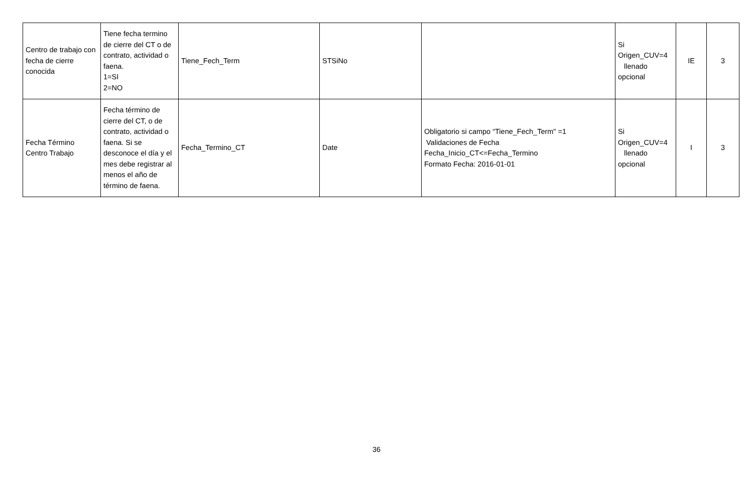| Centro de trabajo con fecha de cierre conocida | Tiene fecha termino de cierre del CT o de contrato, actividad o faena. 1=SI 2=NO | Tiene_Fech_Term | STSiNo | | Si Origen_CUV=4 llenado opcional | IE | 3 |
| Fecha Término Centro Trabajo | Fecha término de cierre del CT, o de contrato, actividad o faena. Si se desconoce el día y el mes debe registrar al menos el año de término de faena. | Fecha_Termino_CT | Date | Obligatorio si campo “Tiene_Fech_Term" =1 Validaciones de Fecha Fecha_Inicio_CT<=Fecha_Termino Formato Fecha: 2016-01-01 | Si Origen_CUV=4 llenado opcional | I | 3 |
36